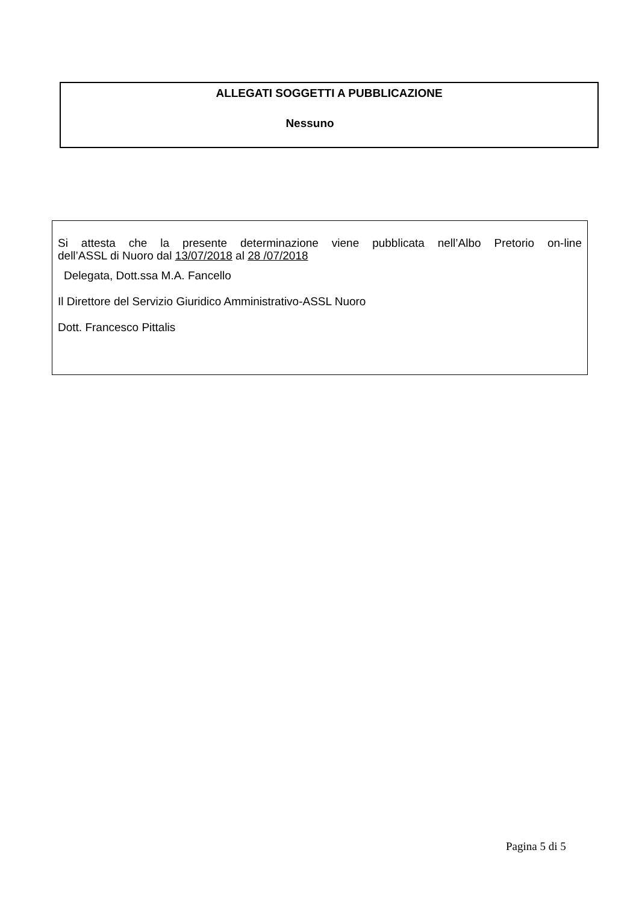ALLEGATI SOGGETTI A PUBBLICAZIONE
Nessuno
Si attesta che la presente determinazione viene pubblicata nell’Albo Pretorio on-line
dell’ASSL di Nuoro dal 13/07/2018 al 28 /07/2018
Delegata, Dott.ssa M.A. Fancello
Il Direttore del Servizio Giuridico Amministrativo-ASSL Nuoro
Dott. Francesco Pittalis
Pagina 5 di 5